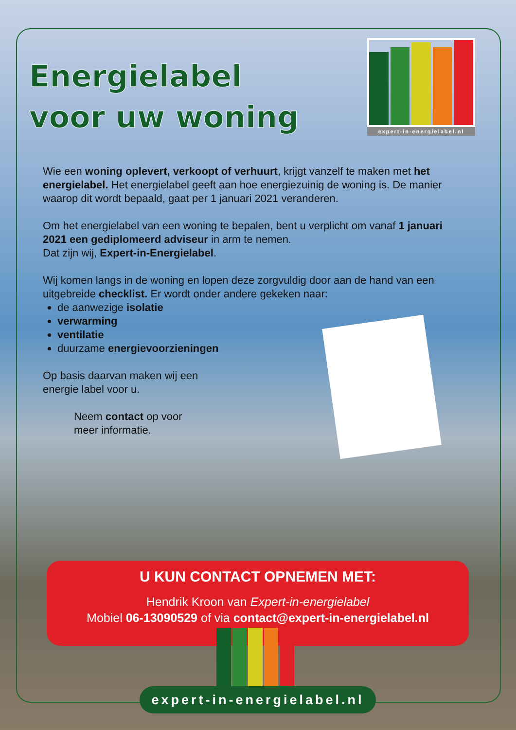expert-in-energielabel.nl
Energielabel voor uw woning
Wie een woning oplevert, verkoopt of verhuurt, krijgt vanzelf te maken met het energielabel. Het energielabel geeft aan hoe energiezuinig de woning is. De manier waarop dit wordt bepaald, gaat per 1 januari 2021 veranderen.
Om het energielabel van een woning te bepalen, bent u verplicht om vanaf 1 januari 2021 een gediplomeerd adviseur in arm te nemen.
Dat zijn wij, Expert-in-Energielabel.
Wij komen langs in de woning en lopen deze zorgvuldig door aan de hand van een uitgebreide checklist. Er wordt onder andere gekeken naar:
de aanwezige isolatie
verwarming
ventilatie
duurzame energievoorzieningen
Op basis daarvan maken wij een
energie label voor u.
Neem contact op voor
meer informatie.
U KUN CONTACT OPNEMEN MET:
Hendrik Kroon van Expert-in-energielabel
Mobiel 06-13090529 of via contact@expert-in-energielabel.nl
expert-in-energielabel.nl